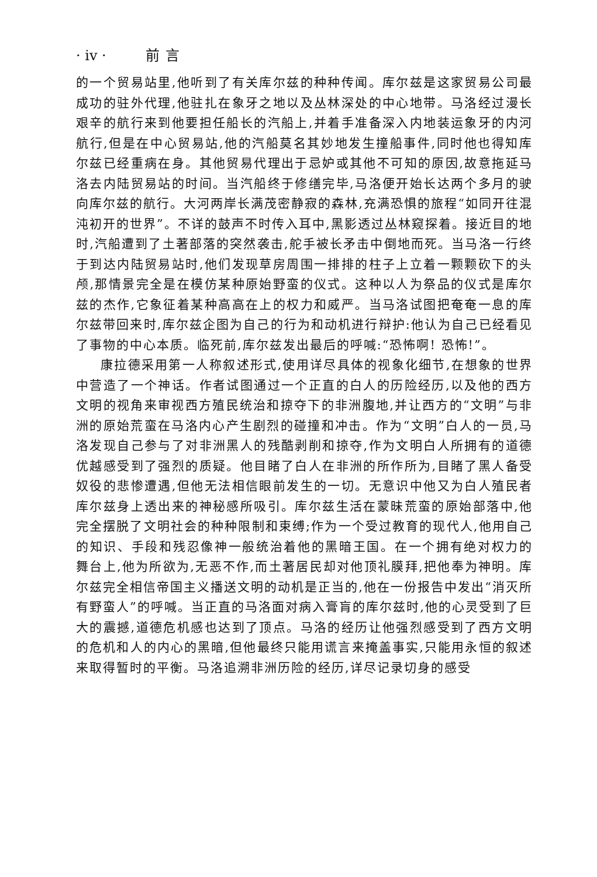· iv · 前言
的一个贸易站里,他听到了有关库尔兹的种种传闻。库尔兹是这家贸易公司最成功的驻外代理,他驻扎在象牙之地以及丛林深处的中心地带。马洛经过漫长艰辛的航行来到他要担任船长的汽船上,并着手准备深入内地装运象牙的内河航行,但是在中心贸易站,他的汽船莫名其妙地发生撞船事件,同时他也得知库尔兹已经重病在身。其他贸易代理出于忌妒或其他不可知的原因,故意拖延马洛去内陆贸易站的时间。当汽船终于修缮完毕,马洛便开始长达两个多月的驶向库尔兹的航行。大河两岸长满茂密静寂的森林,充满恐惧的旅程“如同开往混沌初开的世界”。不详的鼓声不时传入耳中,黑影透过丛林窥探着。接近目的地时,汽船遭到了土著部落的突然袭击,舵手被长矛击中倒地而死。当马洛一行终于到达内陆贸易站时,他们发现草房周围一排排的柱子上立着一颗颗砍下的头颅,那情景完全是在模仿某种原始野蛮的仪式。这种以人为祭品的仪式是库尔兹的杰作,它象征着某种高高在上的权力和威严。当马洛试图把奄奄一息的库尔兹带回来时,库尔兹企图为自己的行为和动机进行辩护:他认为自己已经看见了事物的中心本质。临死前,库尔兹发出最后的呼喊:“恐怖啊! 恐怖!”。
康拉德采用第一人称叙述形式,使用详尽具体的视象化细节,在想象的世界中营造了一个神话。作者试图通过一个正直的白人的历险经历,以及他的西方文明的视角来审视西方殖民统治和掠夺下的非洲腹地,并让西方的“文明”与非洲的原始荒蛮在马洛内心产生剧烈的碰撞和冲击。作为“文明”白人的一员,马洛发现自己参与了对非洲黑人的残酷剥削和掠夺,作为文明白人所拥有的道德优越感受到了强烈的质疑。他目睹了白人在非洲的所作所为,目睹了黑人备受奴役的悲惨遭遇,但他无法相信眼前发生的一切。无意识中他又为白人殖民者库尔兹身上透出来的神秘感所吸引。库尔兹生活在蒙昧荒蛮的原始部落中,他完全摆脱了文明社会的种种限制和束缚;作为一个受过教育的现代人,他用自己的知识、手段和残忍像神一般统治着他的黑暗王国。在一个拥有绝对权力的舞台上,他为所欲为,无恶不作,而土著居民却对他顶礼膜拜,把他奉为神明。库尔兹完全相信帝国主义播送文明的动机是正当的,他在一份报告中发出“消灭所有野蛮人”的呼喊。当正直的马洛面对病入膏肓的库尔兹时,他的心灵受到了巨大的震撼,道德危机感也达到了顶点。马洛的经历让他强烈感受到了西方文明的危机和人的内心的黑暗,但他最终只能用谎言来掩盖事实,只能用永恒的叙述来取得暂时的平衡。马洛追溯非洲历险的经历,详尽记录切身的感受